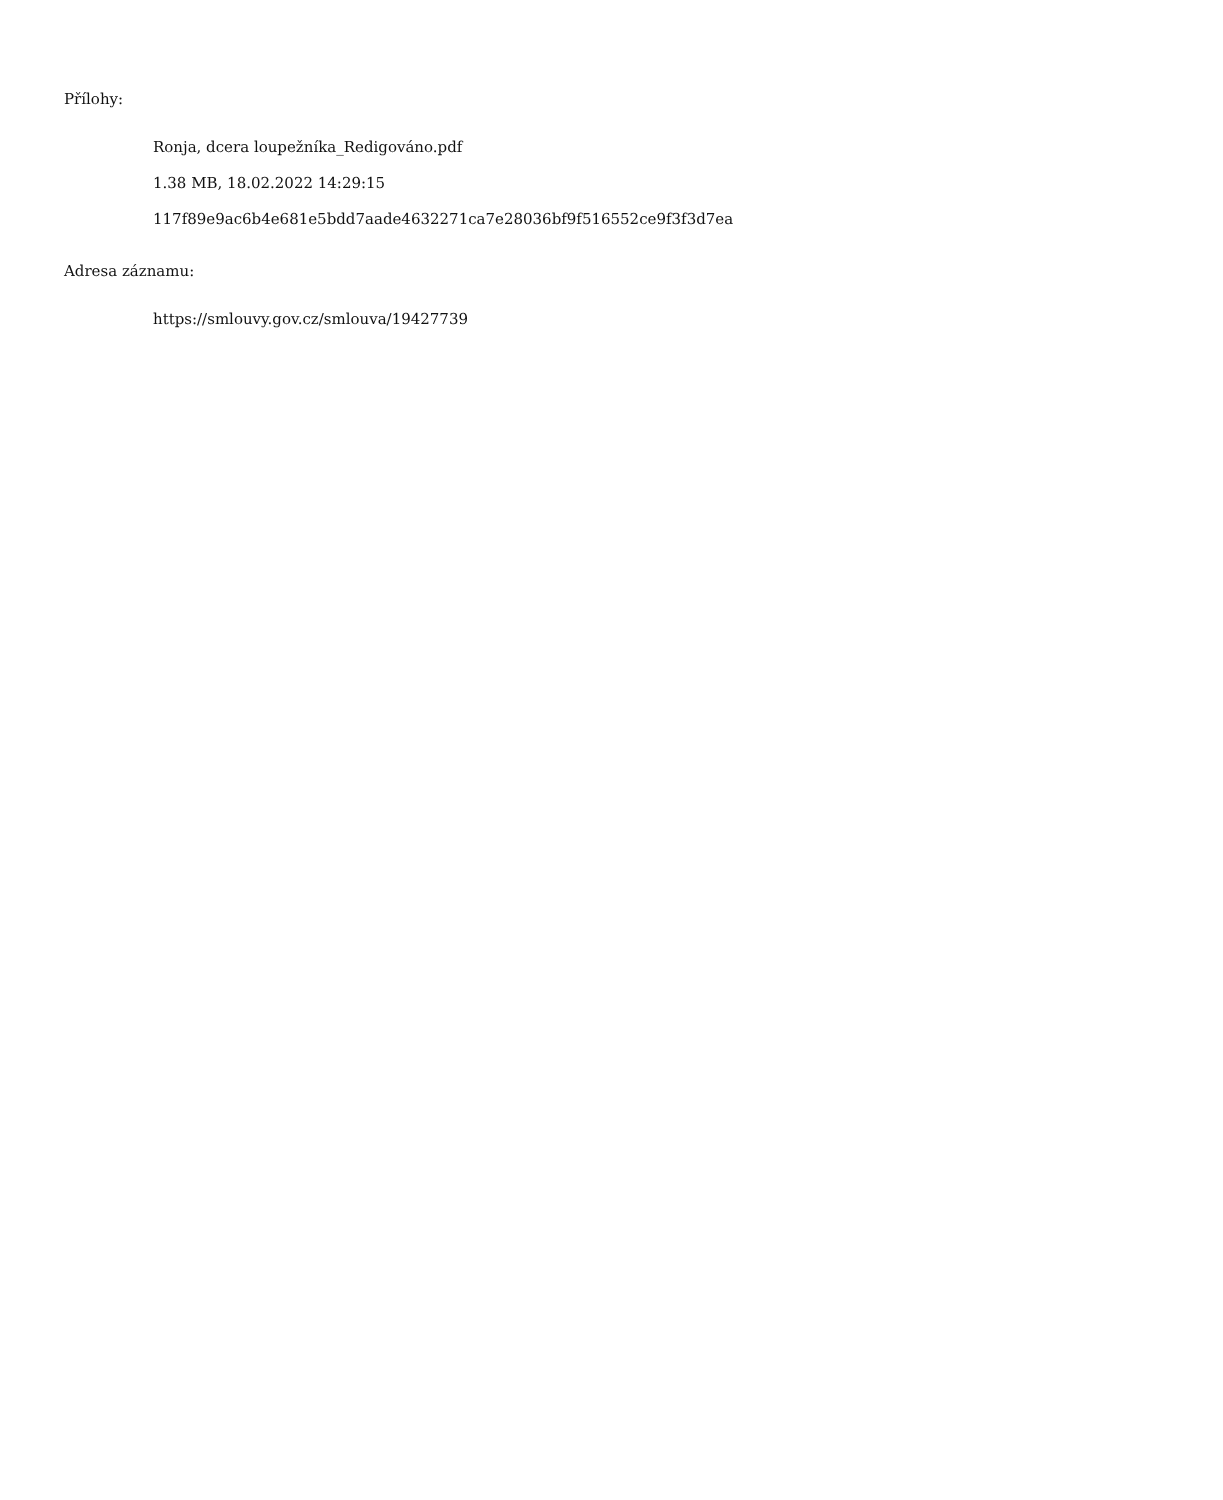Přílohy:
Ronja, dcera loupežníka_Redigováno.pdf
1.38 MB, 18.02.2022 14:29:15
117f89e9ac6b4e681e5bdd7aade4632271ca7e28036bf9f516552ce9f3f3d7ea
Adresa záznamu:
https://smlouvy.gov.cz/smlouva/19427739